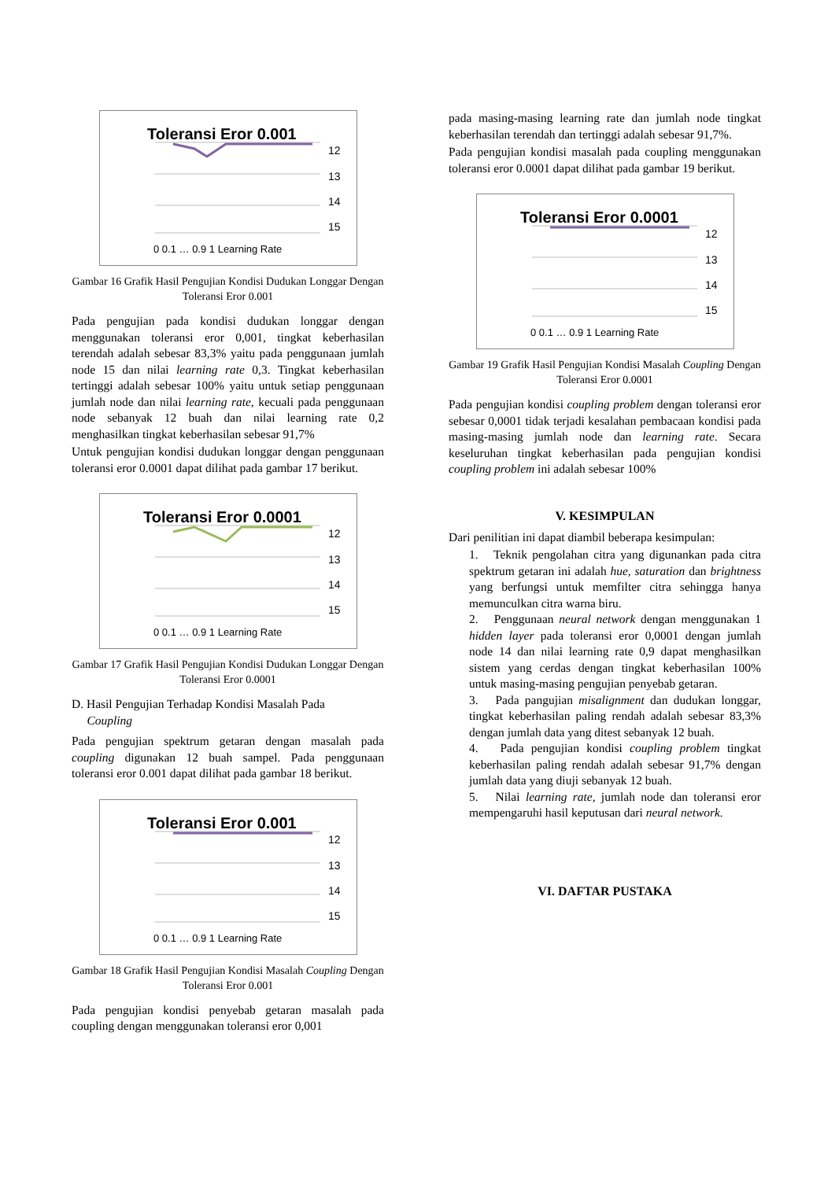Toleransi Eror 0.001
12
13
14
15
0 0.1 … 0.9 1 Learning Rate
Gambar 16 Grafik Hasil Pengujian Kondisi Dudukan Longgar Dengan Toleransi Eror 0.001
Pada pengujian pada kondisi dudukan longgar dengan menggunakan toleransi eror 0,001, tingkat keberhasilan terendah adalah sebesar 83,3% yaitu pada penggunaan jumlah node 15 dan nilai learning rate 0,3. Tingkat keberhasilan tertinggi adalah sebesar 100% yaitu untuk setiap penggunaan jumlah node dan nilai learning rate, kecuali pada penggunaan node sebanyak 12 buah dan nilai learning rate 0,2 menghasilkan tingkat keberhasilan sebesar 91,7%
Untuk pengujian kondisi dudukan longgar dengan penggunaan toleransi eror 0.0001 dapat dilihat pada gambar 17 berikut.
Toleransi Eror 0.0001
12
13
14
15
0 0.1 … 0.9 1 Learning Rate
Gambar 17 Grafik Hasil Pengujian Kondisi Dudukan Longgar Dengan Toleransi Eror 0.0001
D. Hasil Pengujian Terhadap Kondisi Masalah Pada
Coupling
Pada pengujian spektrum getaran dengan masalah pada coupling digunakan 12 buah sampel. Pada penggunaan toleransi eror 0.001 dapat dilihat pada gambar 18 berikut.
Toleransi Eror 0.001
12
13
14
15
0 0.1 … 0.9 1 Learning Rate
Gambar 18 Grafik Hasil Pengujian Kondisi Masalah Coupling Dengan Toleransi Eror 0.001
Pada pengujian kondisi penyebab getaran masalah pada coupling dengan menggunakan toleransi eror 0,001
pada masing-masing learning rate dan jumlah node tingkat keberhasilan terendah dan tertinggi adalah sebesar 91,7%.
Pada pengujian kondisi masalah pada coupling menggunakan toleransi eror 0.0001 dapat dilihat pada gambar 19 berikut.
Toleransi Eror 0.0001
12
13
14
15
0 0.1 … 0.9 1 Learning Rate
Gambar 19 Grafik Hasil Pengujian Kondisi Masalah Coupling Dengan Toleransi Eror 0.0001
Pada pengujian kondisi coupling problem dengan toleransi eror sebesar 0,0001 tidak terjadi kesalahan pembacaan kondisi pada masing-masing jumlah node dan learning rate. Secara keseluruhan tingkat keberhasilan pada pengujian kondisi coupling problem ini adalah sebesar 100%
V. KESIMPULAN
Dari penilitian ini dapat diambil beberapa kesimpulan:
1. Teknik pengolahan citra yang digunankan pada citra spektrum getaran ini adalah hue, saturation dan brightness yang berfungsi untuk memfilter citra sehingga hanya memunculkan citra warna biru.
2. Penggunaan neural network dengan menggunakan 1 hidden layer pada toleransi eror 0,0001 dengan jumlah node 14 dan nilai learning rate 0,9 dapat menghasilkan sistem yang cerdas dengan tingkat keberhasilan 100% untuk masing-masing pengujian penyebab getaran.
3. Pada pangujian misalignment dan dudukan longgar, tingkat keberhasilan paling rendah adalah sebesar 83,3% dengan jumlah data yang ditest sebanyak 12 buah.
4. Pada pengujian kondisi coupling problem tingkat keberhasilan paling rendah adalah sebesar 91,7% dengan jumlah data yang diuji sebanyak 12 buah.
5. Nilai learning rate, jumlah node dan toleransi eror mempengaruhi hasil keputusan dari neural network.
VI. DAFTAR PUSTAKA